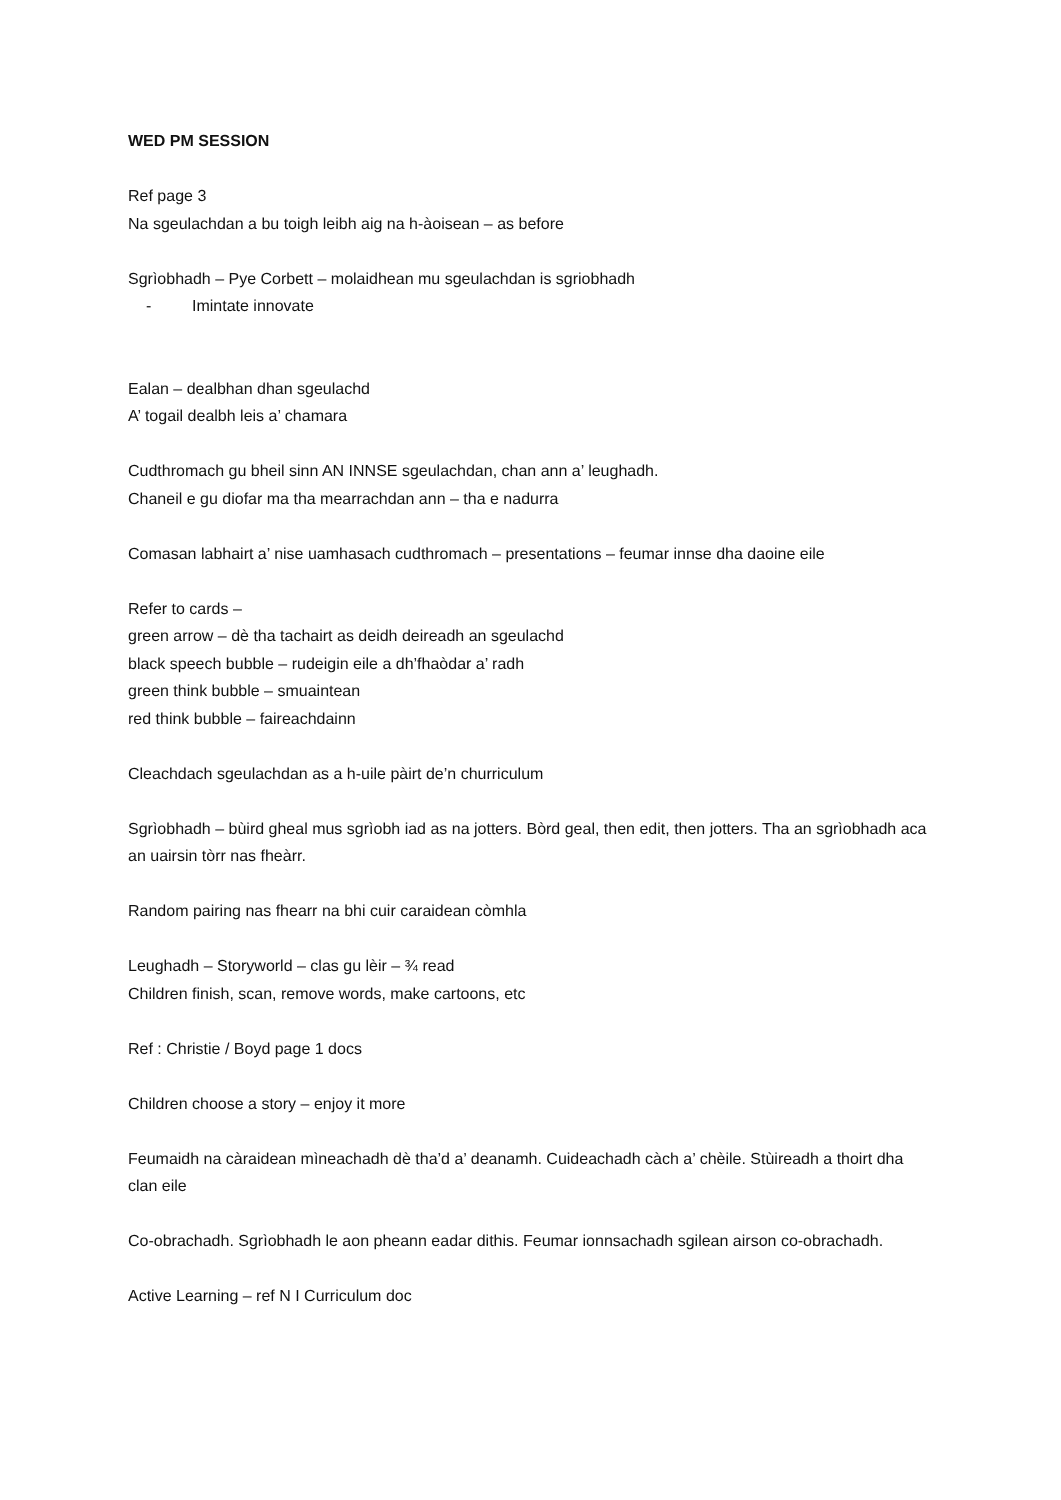WED PM SESSION
Ref page 3
Na sgeulachdan a bu toigh leibh aig na h-àoisean – as before
Sgrìobhadh – Pye Corbett – molaidhean mu sgeulachdan is sgriobhadh
- Imintate innovate
Ealan – dealbhan dhan sgeulachd
A’ togail dealbh leis a’ chamara
Cudthromach gu bheil sinn AN INNSE sgeulachdan, chan ann a’ leughadh.
Chaneil e gu diofar ma tha mearrachdan ann – tha e nadurra
Comasan labhairt a’ nise uamhasach cudthromach – presentations – feumar innse dha daoine eile
Refer to cards –
green arrow – dè tha tachairt as deidh deireadh an sgeulachd
black speech bubble – rudeigin eile a dh’fhaòdar a’ radh
green think bubble – smuaintean
red think bubble – faireachdainn
Cleachdach sgeulachdan as a h-uile pàirt de’n churriculum
Sgrìobhadh – bùird gheal mus sgrìobh iad as na jotters. Bòrd geal, then edit, then jotters. Tha an sgrìobhadh aca an uairsin tòrr nas fheàrr.
Random pairing nas fhearr na bhi cuir caraidean còmhla
Leughadh – Storyworld – clas gu lèir – ¾ read
Children finish, scan, remove words, make cartoons, etc
Ref : Christie / Boyd page 1 docs
Children choose a story – enjoy it more
Feumaidh na càraidean mìneachadh dè tha’d a’ deanamh. Cuideachadh càch a’ chèile. Stùireadh a thoirt dha clan eile
Co-obrachadh. Sgrìobhadh le aon pheann eadar dithis. Feumar ionnsachadh sgilean airson co-obrachadh.
Active Learning – ref N I Curriculum doc